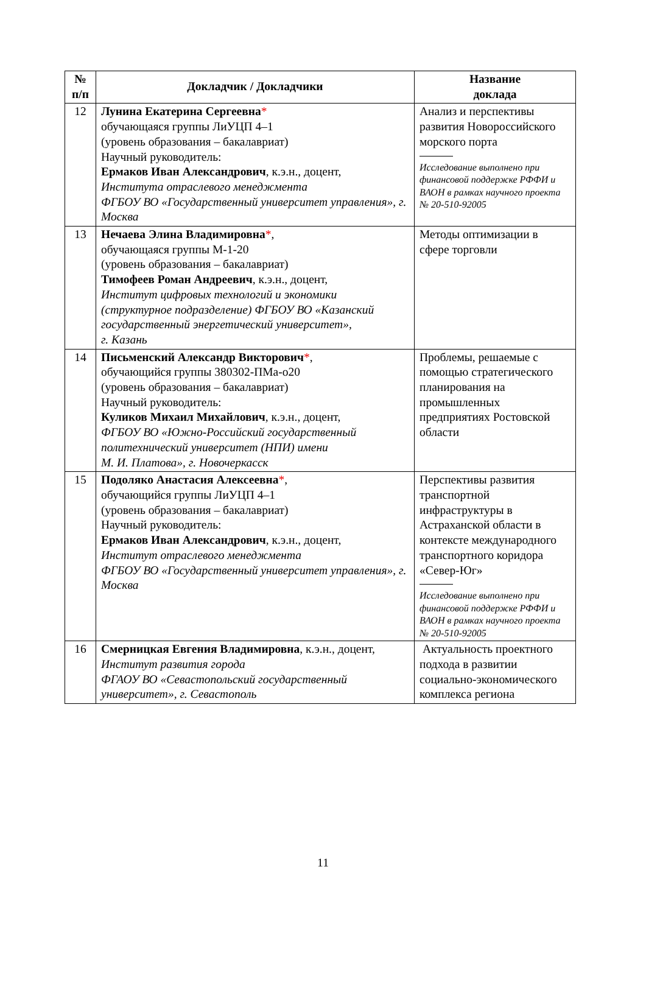| № п/п | Докладчик / Докладчики | Название доклада |
| --- | --- | --- |
| 12 | Лунина Екатерина Сергеевна * обучающаяся группы ЛиУЦП 4–1 (уровень образования – бакалавриат) Научный руководитель: Ермаков Иван Александрович , к.э.н., доцент, Института отраслевого менеджмента ФГБОУ ВО «Государственный университет управления», г. Москва | Анализ и перспективы развития Новороссийского морского порта Исследование выполнено при финансовой поддержке РФФИ и ВАОН в рамках научного проекта № 20-510-92005 |
| 13 | Нечаева Элина Владимировна * , обучающаяся группы М-1-20 (уровень образования – бакалавриат) Тимофеев Роман Андреевич , к.э.н., доцент, Институт цифровых технологий и экономики (структурное подразделение) ФГБОУ ВО «Казанский государственный энергетический университет», г. Казань | Методы оптимизации в сфере торговли |
| 14 | Письменский Александр Викторович * , обучающийся группы 380302-ПМа-о20 (уровень образования – бакалавриат) Научный руководитель: Куликов Михаил Михайлович , к.э.н., доцент, ФГБОУ ВО «Южно-Российский государственный политехнический университет (НПИ) имени М. И. Платова», г. Новочеркасск | Проблемы, решаемые с помощью стратегического планирования на промышленных предприятиях Ростовской области |
| 15 | Подоляко Анастасия Алексеевна * , обучающийся группы ЛиУЦП 4–1 (уровень образования – бакалавриат) Научный руководитель: Ермаков Иван Александрович , к.э.н., доцент, Институт отраслевого менеджмента ФГБОУ ВО «Государственный университет управления», г. Москва | Перспективы развития транспортной инфраструктуры в Астраханской области в контексте международного транспортного коридора «Север-Юг» Исследование выполнено при финансовой поддержке РФФИ и ВАОН в рамках научного проекта № 20-510-92005 |
| 16 | Смерницкая Евгения Владимировна , к.э.н., доцент, Институт развития города ФГАОУ ВО «Севастопольский государственный университет», г. Севастополь | Актуальность проектного подхода в развитии социально-экономического комплекса региона |
11